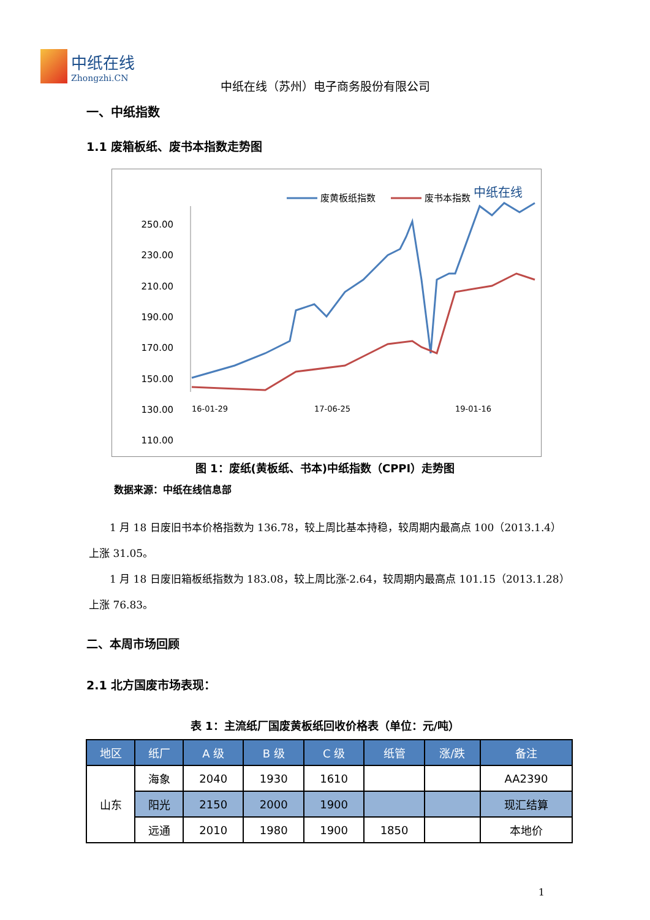中纸在线
Zhongzhi.CN
中纸在线（苏州）电子商务股份有限公司
一、中纸指数
1.1 废箱板纸、废书本指数走势图
废黄板纸指数
废书本指数
中纸在线
250.00
230.00
210.00
190.00
170.00
150.00
130.00
110.00
16-01-29
17-06-25
19-01-16
图 1：废纸(黄板纸、书本)中纸指数（CPPI）走势图
数据来源：中纸在线信息部
1 月 18 日废旧书本价格指数为 136.78，较上周比基本持稳，较周期内最高点 100（2013.1.4）上涨 31.05。
1 月 18 日废旧箱板纸指数为 183.08，较上周比涨-2.64，较周期内最高点 101.15（2013.1.28）上涨 76.83。
二、本周市场回顾
2.1 北方国废市场表现：
表 1：主流纸厂国废黄板纸回收价格表（单位：元/吨）
| 地区 | 纸厂 | A 级 | B 级 | C 级 | 纸管 | 涨/跌 | 备注 |
| --- | --- | --- | --- | --- | --- | --- | --- |
| 山东 | 海象 | 2040 | 1930 | 1610 | | | AA2390 |
| | 阳光 | 2150 | 2000 | 1900 | | | 现汇结算 |
| | 远通 | 2010 | 1980 | 1900 | 1850 | | 本地价 |
1